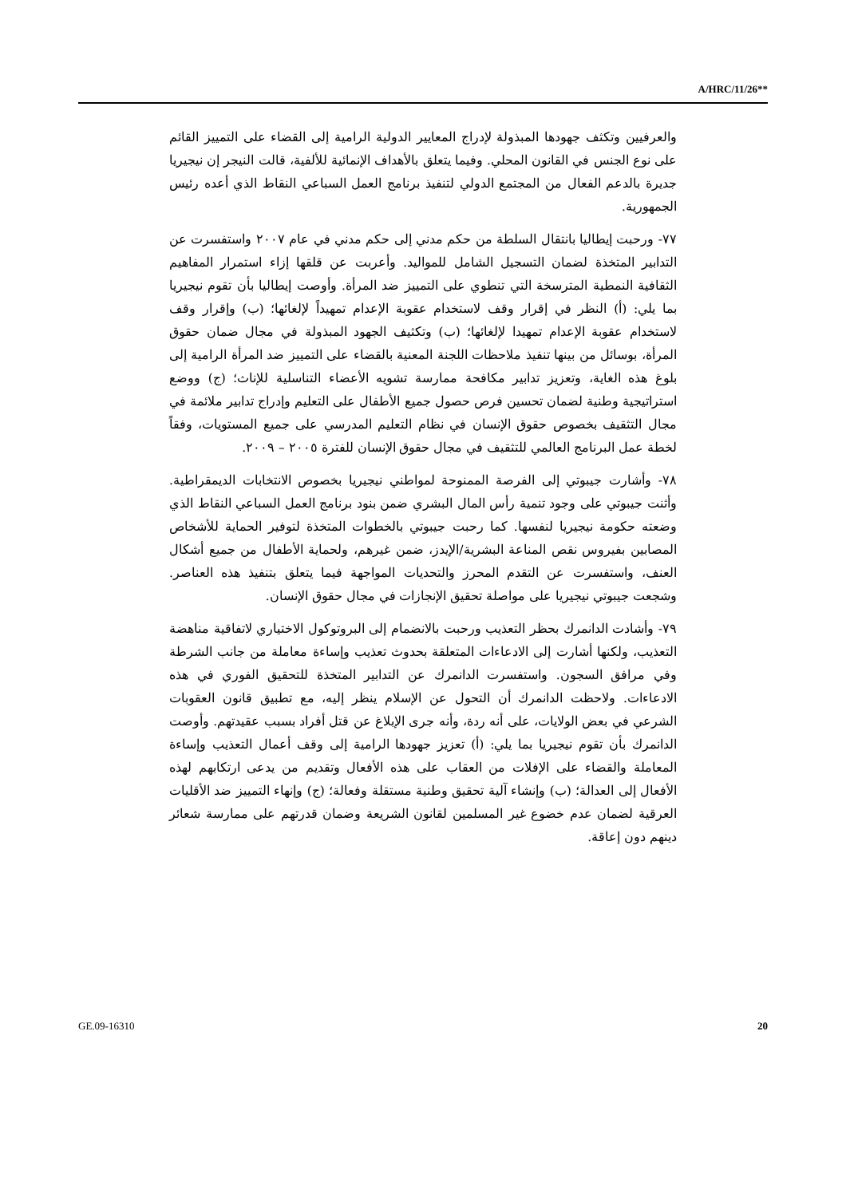A/HRC/11/26**
والعرفيين وتكثف جهودها المبذولة لإدراج المعايير الدولية الرامية إلى القضاء على التمييز القائم على نوع الجنس في القانون المحلي. وفيما يتعلق بالأهداف الإنمائية للألفية، قالت النيجر إن نيجيريا جديرة بالدعم الفعال من المجتمع الدولي لتنفيذ برنامج العمل السباعي النقاط الذي أعده رئيس الجمهورية.
٧٧- ورحبت إيطاليا بانتقال السلطة من حكم مدني إلى حكم مدني في عام ٢٠٠٧ واستفسرت عن التدابير المتخذة لضمان التسجيل الشامل للمواليد. وأعربت عن قلقها إزاء استمرار المفاهيم الثقافية النمطية المترسخة التي تنطوي على التمييز ضد المرأة. وأوصت إيطاليا بأن تقوم نيجيريا بما يلي: (أ) النظر في إقرار وقف لاستخدام عقوبة الإعدام تمهيداً لإلغائها؛ (ب) وإقرار وقف لاستخدام عقوبة الإعدام تمهيدا لإلغائها؛ (ب) وتكثيف الجهود المبذولة في مجال ضمان حقوق المرأة، بوسائل من بينها تنفيذ ملاحظات اللجنة المعنية بالقضاء على التمييز ضد المرأة الرامية إلى بلوغ هذه الغاية، وتعزيز تدابير مكافحة ممارسة تشويه الأعضاء التناسلية للإناث؛ (ج) ووضع استراتيجية وطنية لضمان تحسين فرص حصول جميع الأطفال على التعليم وإدراج تدابير ملائمة في مجال التثقيف بخصوص حقوق الإنسان في نظام التعليم المدرسي على جميع المستويات، وفقاً لخطة عمل البرنامج العالمي للتثقيف في مجال حقوق الإنسان للفترة ٢٠٠٥ – ٢٠٠٩.
٧٨- وأشارت جيبوتي إلى الفرصة الممنوحة لمواطني نيجيريا بخصوص الانتخابات الديمقراطية. وأثنت جيبوتي على وجود تنمية رأس المال البشري ضمن بنود برنامج العمل السباعي النقاط الذي وضعته حكومة نيجيريا لنفسها. كما رحبت جيبوتي بالخطوات المتخذة لتوفير الحماية للأشخاص المصابين بفيروس نقص المناعة البشرية/الإيدز، ضمن غيرهم، ولحماية الأطفال من جميع أشكال العنف، واستفسرت عن التقدم المحرز والتحديات المواجهة فيما يتعلق بتنفيذ هذه العناصر. وشجعت جيبوتي نيجيريا على مواصلة تحقيق الإنجازات في مجال حقوق الإنسان.
٧٩- وأشادت الدانمرك بحظر التعذيب ورحبت بالانضمام إلى البروتوكول الاختياري لاتفاقية مناهضة التعذيب، ولكنها أشارت إلى الادعاءات المتعلقة بحدوث تعذيب وإساءة معاملة من جانب الشرطة وفي مرافق السجون. واستفسرت الدانمرك عن التدابير المتخذة للتحقيق الفوري في هذه الادعاءات. ولاحظت الدانمرك أن التحول عن الإسلام ينظر إليه، مع تطبيق قانون العقوبات الشرعي في بعض الولايات، على أنه ردة، وأنه جرى الإبلاغ عن قتل أفراد بسبب عقيدتهم. وأوصت الدانمرك بأن تقوم نيجيريا بما يلي: (أ) تعزيز جهودها الرامية إلى وقف أعمال التعذيب وإساءة المعاملة والقضاء على الإفلات من العقاب على هذه الأفعال وتقديم من يدعى ارتكابهم لهذه الأفعال إلى العدالة؛ (ب) وإنشاء آلية تحقيق وطنية مستقلة وفعالة؛ (ج) وإنهاء التمييز ضد الأقليات العرقية لضمان عدم خضوع غير المسلمين لقانون الشريعة وضمان قدرتهم على ممارسة شعائر دينهم دون إعاقة.
GE.09-16310 20